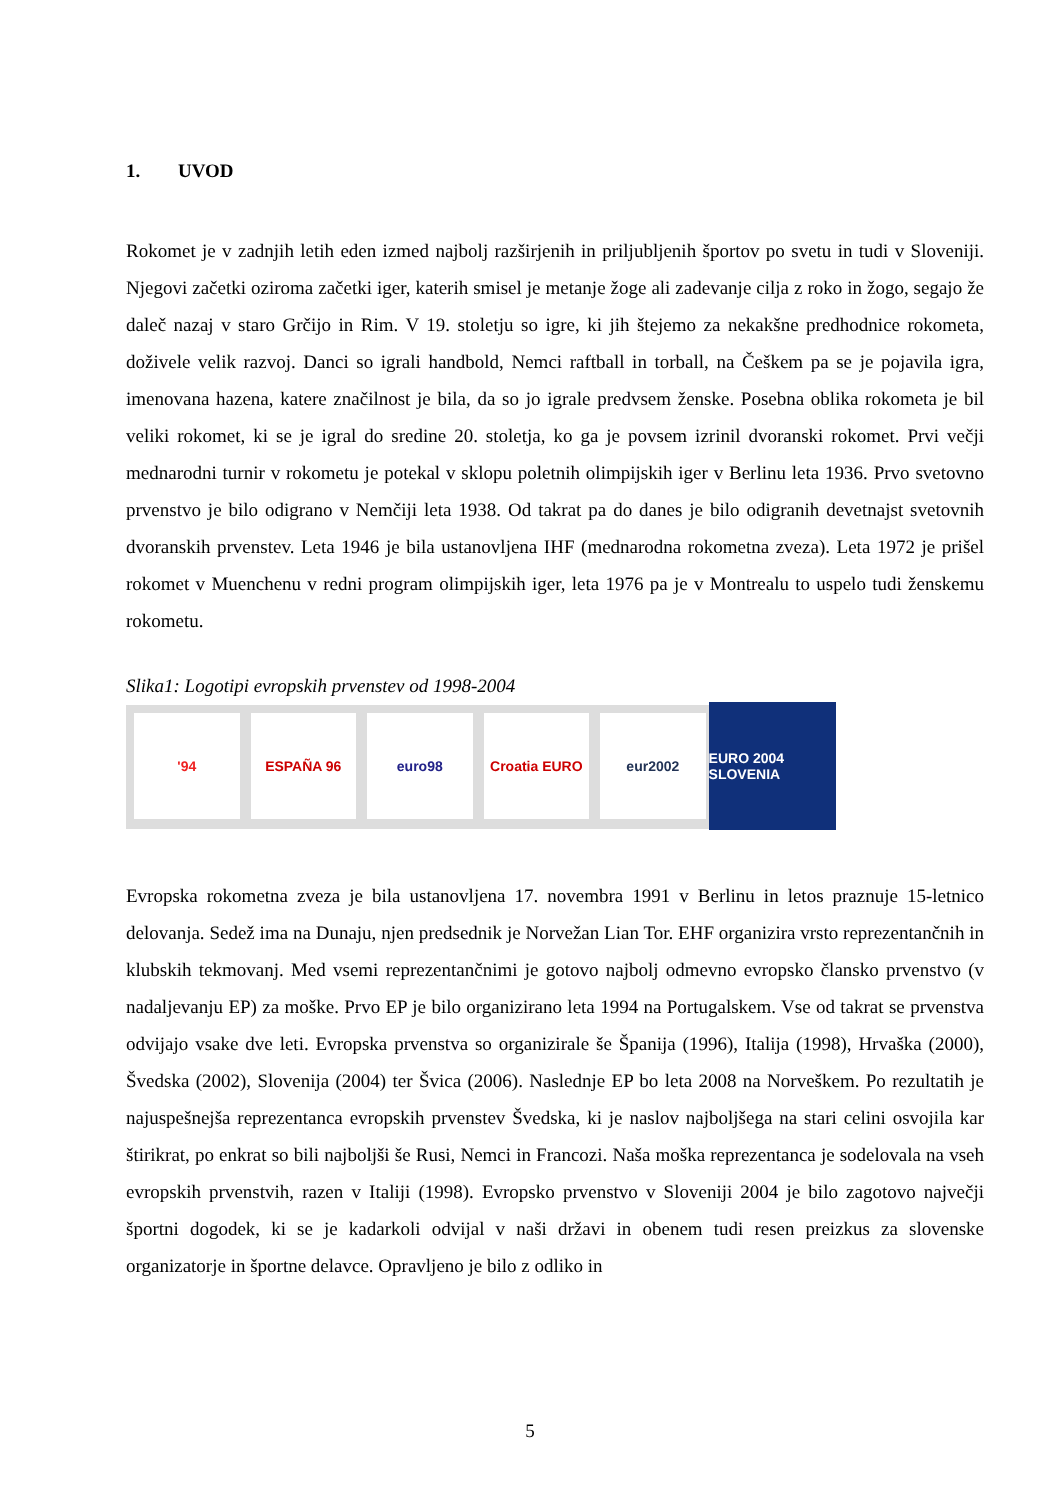1. UVOD
Rokomet je v zadnjih letih eden izmed najbolj razširjenih in priljubljenih športov po svetu in tudi v Sloveniji. Njegovi začetki oziroma začetki iger, katerih smisel je metanje žoge ali zadevanje cilja z roko in žogo, segajo že daleč nazaj v staro Grčijo in Rim. V 19. stoletju so igre, ki jih štejemo za nekakšne predhodnice rokometa, doživele velik razvoj. Danci so igrali handbold, Nemci raftball in torball, na Češkem pa se je pojavila igra, imenovana hazena, katere značilnost je bila, da so jo igrale predvsem ženske. Posebna oblika rokometa je bil veliki rokomet, ki se je igral do sredine 20. stoletja, ko ga je povsem izrinil dvoranski rokomet. Prvi večji mednarodni turnir v rokometu je potekal v sklopu poletnih olimpijskih iger v Berlinu leta 1936. Prvo svetovno prvenstvo je bilo odigrano v Nemčiji leta 1938. Od takrat pa do danes je bilo odigranih devetnajst svetovnih dvoranskih prvenstev. Leta 1946 je bila ustanovljena IHF (mednarodna rokometna zveza). Leta 1972 je prišel rokomet v Muenchenu v redni program olimpijskih iger, leta 1976 pa je v Montrealu to uspelo tudi ženskemu rokometu.
Slika1: Logotipi evropskih prvenstev od 1998-2004
'94 ESPAÑA 96 euro98 Croatia EURO eur2002
EURO 2004 SLOVENIA
Evropska rokometna zveza je bila ustanovljena 17. novembra 1991 v Berlinu in letos praznuje 15-letnico delovanja. Sedež ima na Dunaju, njen predsednik je Norvežan Lian Tor. EHF organizira vrsto reprezentančnih in klubskih tekmovanj. Med vsemi reprezentančnimi je gotovo najbolj odmevno evropsko člansko prvenstvo (v nadaljevanju EP) za moške. Prvo EP je bilo organizirano leta 1994 na Portugalskem. Vse od takrat se prvenstva odvijajo vsake dve leti. Evropska prvenstva so organizirale še Španija (1996), Italija (1998), Hrvaška (2000), Švedska (2002), Slovenija (2004) ter Švica (2006). Naslednje EP bo leta 2008 na Norveškem. Po rezultatih je najuspešnejša reprezentanca evropskih prvenstev Švedska, ki je naslov najboljšega na stari celini osvojila kar štirikrat, po enkrat so bili najboljši še Rusi, Nemci in Francozi. Naša moška reprezentanca je sodelovala na vseh evropskih prvenstvih, razen v Italiji (1998). Evropsko prvenstvo v Sloveniji 2004 je bilo zagotovo največji športni dogodek, ki se je kadarkoli odvijal v naši državi in obenem tudi resen preizkus za slovenske organizatorje in športne delavce. Opravljeno je bilo z odliko in
5